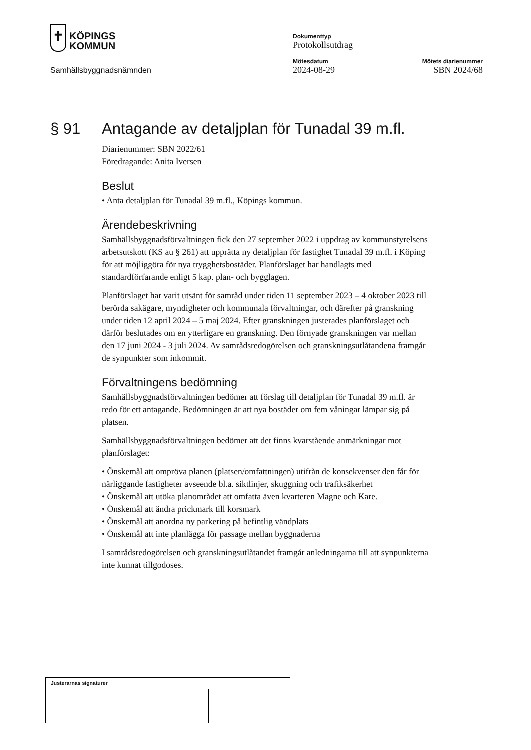✝ KÖPINGS
KOMMUN
Samhällsbyggnadsnämnden
Dokumenttyp
Protokollsutdrag
Mötesdatum
2024-08-29
Mötets diarienummer
SBN 2024/68
§ 91 Antagande av detaljplan för Tunadal 39 m.fl.
Diarienummer: SBN 2022/61
Föredragande: Anita Iversen
Beslut
• Anta detaljplan för Tunadal 39 m.fl., Köpings kommun.
Ärendebeskrivning
Samhällsbyggnadsförvaltningen fick den 27 september 2022 i uppdrag av kommunstyrelsens arbetsutskott (KS au § 261) att upprätta ny detaljplan för fastighet Tunadal 39 m.fl. i Köping för att möjliggöra för nya trygghetsbostäder. Planförslaget har handlagts med standardförfarande enligt 5 kap. plan- och bygglagen.
Planförslaget har varit utsänt för samråd under tiden 11 september 2023 – 4 oktober 2023 till berörda sakägare, myndigheter och kommunala förvaltningar, och därefter på granskning under tiden 12 april 2024 – 5 maj 2024. Efter granskningen justerades planförslaget och därför beslutades om en ytterligare en granskning. Den förnyade granskningen var mellan den 17 juni 2024 - 3 juli 2024. Av samrådsredogörelsen och granskningsutlåtandena framgår de synpunkter som inkommit.
Förvaltningens bedömning
Samhällsbyggnadsförvaltningen bedömer att förslag till detaljplan för Tunadal 39 m.fl. är redo för ett antagande. Bedömningen är att nya bostäder om fem våningar lämpar sig på platsen.
Samhällsbyggnadsförvaltningen bedömer att det finns kvarstående anmärkningar mot planförslaget:
• Önskemål att ompröva planen (platsen/omfattningen) utifrån de konsekvenser den får för närliggande fastigheter avseende bl.a. siktlinjer, skuggning och trafiksäkerhet
• Önskemål att utöka planområdet att omfatta även kvarteren Magne och Kare.
• Önskemål att ändra prickmark till korsmark
• Önskemål att anordna ny parkering på befintlig vändplats
• Önskemål att inte planlägga för passage mellan byggnaderna
I samrådsredogörelsen och granskningsutlåtandet framgår anledningarna till att synpunkterna inte kunnat tillgodoses.
Justerarnas signaturer